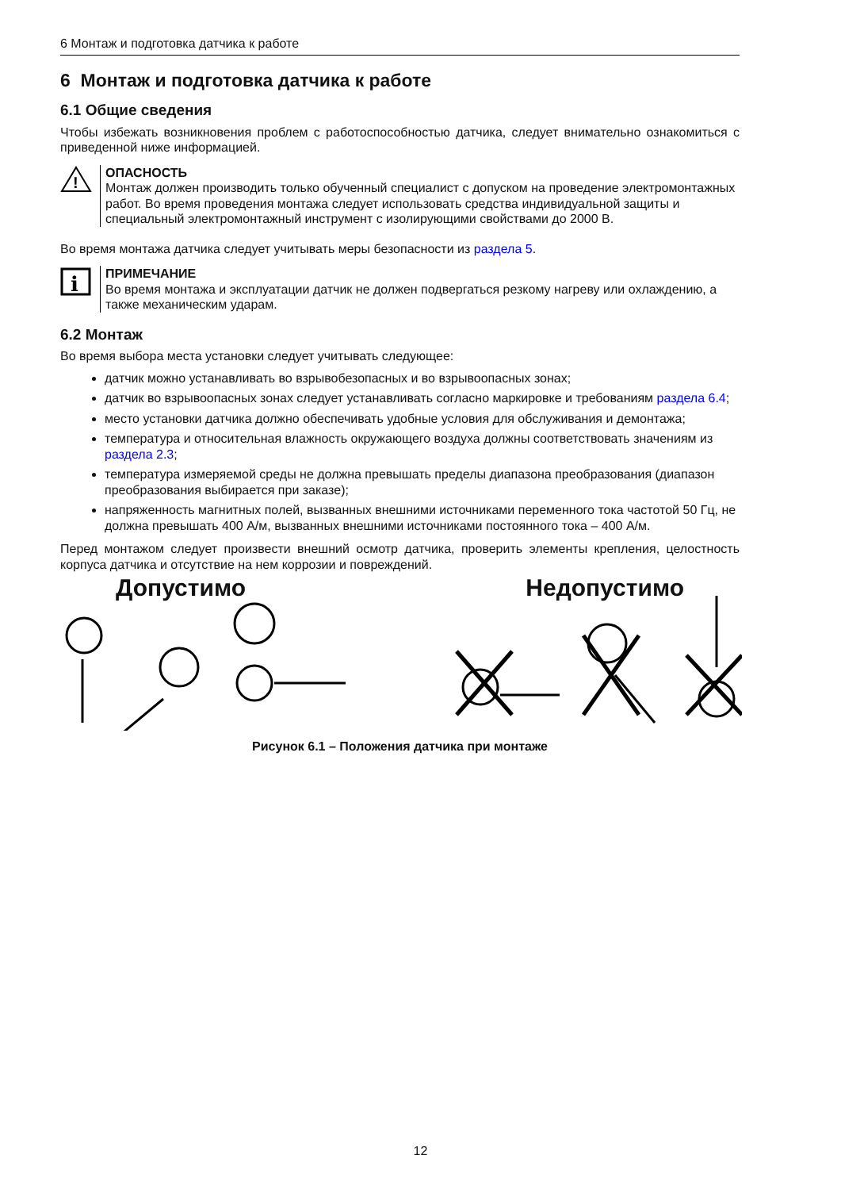6 Монтаж и подготовка датчика к работе
6 Монтаж и подготовка датчика к работе
6.1 Общие сведения
Чтобы избежать возникновения проблем с работоспособностью датчика, следует внимательно ознакомиться с приведенной ниже информацией.
!
ОПАСНОСТЬ
Монтаж должен производить только обученный специалист с допуском на проведение электромонтажных работ. Во время проведения монтажа следует использовать средства индивидуальной защиты и специальный электромонтажный инструмент с изолирующими свойствами до 2000 В.
Во время монтажа датчика следует учитывать меры безопасности из раздела 5.
i
ПРИМЕЧАНИЕ
Во время монтажа и эксплуатации датчик не должен подвергаться резкому нагреву или охлаждению, а также механическим ударам.
6.2 Монтаж
Во время выбора места установки следует учитывать следующее:
датчик можно устанавливать во взрывобезопасных и во взрывоопасных зонах;
датчик во взрывоопасных зонах следует устанавливать согласно маркировке и требованиям раздела 6.4;
место установки датчика должно обеспечивать удобные условия для обслуживания и демонтажа;
температура и относительная влажность окружающего воздуха должны соответствовать значениям из раздела 2.3;
температура измеряемой среды не должна превышать пределы диапазона преобразования (диапазон преобразования выбирается при заказе);
напряженность магнитных полей, вызванных внешними источниками переменного тока частотой 50 Гц, не должна превышать 400 А/м, вызванных внешними источниками постоянного тока – 400 А/м.
Перед монтажом следует произвести внешний осмотр датчика, проверить элементы крепления, целостность корпуса датчика и отсутствие на нем коррозии и повреждений.
Допустимо Недопустимо
Рисунок 6.1 – Положения датчика при монтаже
12